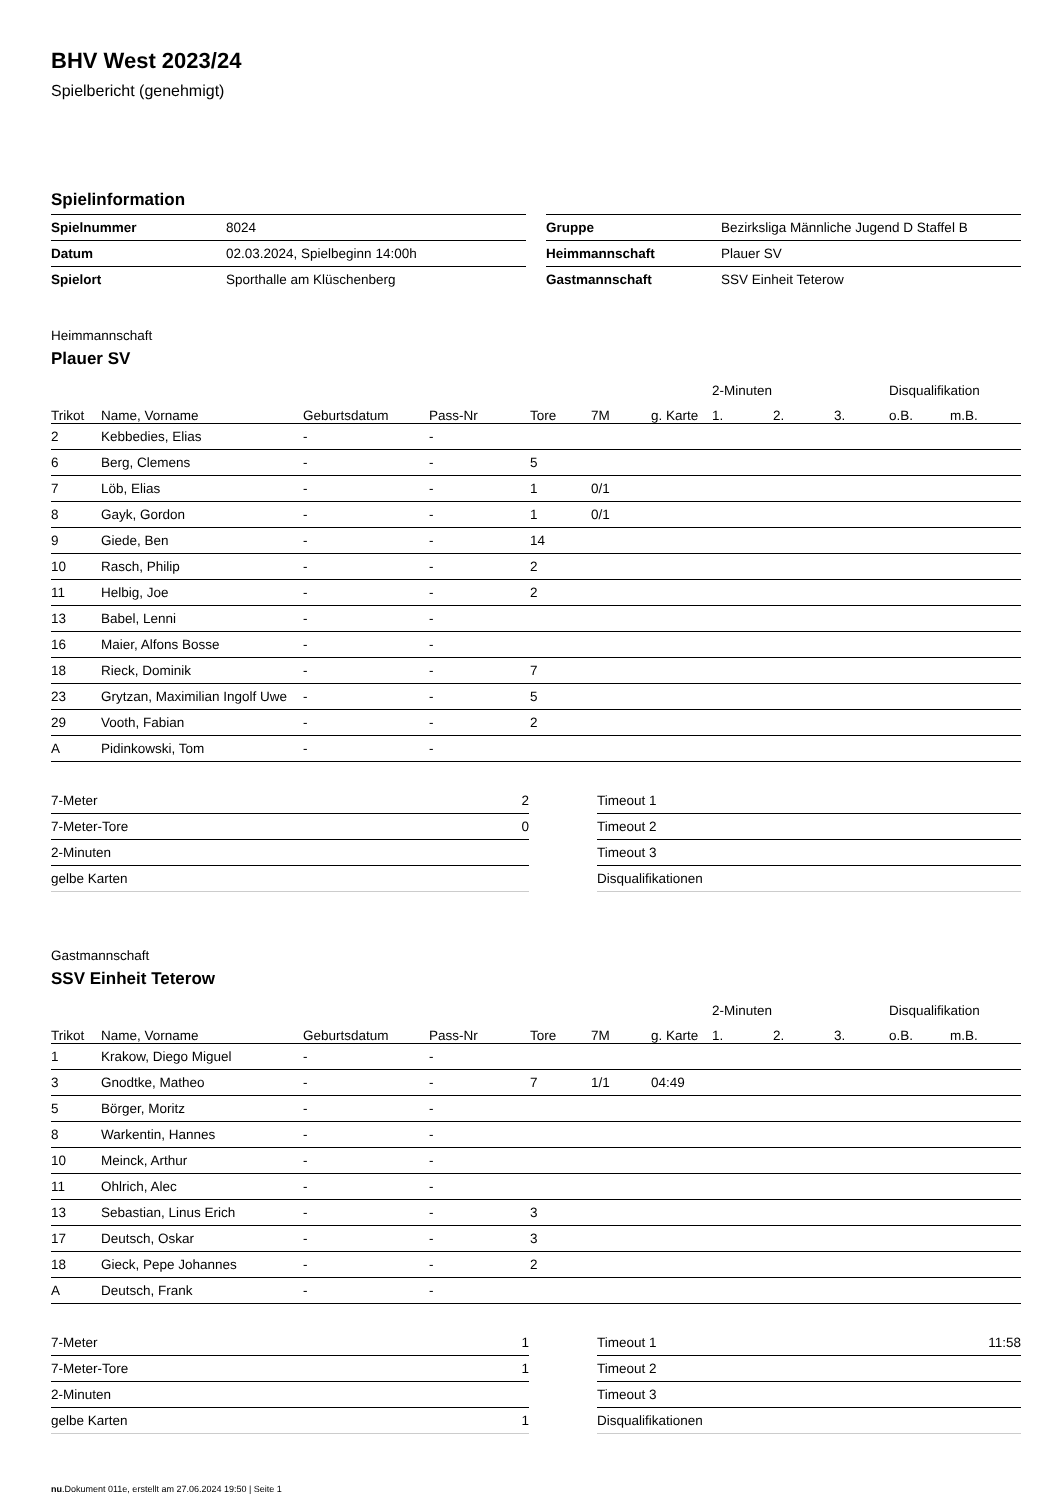BHV West 2023/24
Spielbericht (genehmigt)
Spielinformation
| Spielnummer | 8024 |
| Datum | 02.03.2024, Spielbeginn 14:00h |
| Spielort | Sporthalle am Klüschenberg |
| Gruppe | Bezirksliga Männliche Jugend D Staffel B |
| Heimmannschaft | Plauer SV |
| Gastmannschaft | SSV Einheit Teterow |
Heimmannschaft
Plauer SV
| | | | | | | | 2-Minuten | | | Disqualifikation | |
| --- | --- | --- | --- | --- | --- | --- | --- | --- | --- | --- | --- |
| Trikot | Name, Vorname | Geburtsdatum | Pass-Nr | Tore | 7M | g. Karte | 1. | 2. | 3. | o.B. | m.B. |
| 2 | Kebbedies, Elias | - | - | | | | | | | | |
| 6 | Berg, Clemens | - | - | 5 | | | | | | | |
| 7 | Löb, Elias | - | - | 1 | 0/1 | | | | | | |
| 8 | Gayk, Gordon | - | - | 1 | 0/1 | | | | | | |
| 9 | Giede, Ben | - | - | 14 | | | | | | | |
| 10 | Rasch, Philip | - | - | 2 | | | | | | | |
| 11 | Helbig, Joe | - | - | 2 | | | | | | | |
| 13 | Babel, Lenni | - | - | | | | | | | | |
| 16 | Maier, Alfons Bosse | - | - | | | | | | | | |
| 18 | Rieck, Dominik | - | - | 7 | | | | | | | |
| 23 | Grytzan, Maximilian Ingolf Uwe | - | - | 5 | | | | | | | |
| 29 | Vooth, Fabian | - | - | 2 | | | | | | | |
| A | Pidinkowski, Tom | - | - | | | | | | | | |
| 7-Meter | 2 |
| 7-Meter-Tore | 0 |
| 2-Minuten | |
| gelbe Karten | |
| Timeout 1 | |
| Timeout 2 | |
| Timeout 3 | |
| Disqualifikationen | |
Gastmannschaft
SSV Einheit Teterow
| | | | | | | | 2-Minuten | | | Disqualifikation | |
| --- | --- | --- | --- | --- | --- | --- | --- | --- | --- | --- | --- |
| Trikot | Name, Vorname | Geburtsdatum | Pass-Nr | Tore | 7M | g. Karte | 1. | 2. | 3. | o.B. | m.B. |
| 1 | Krakow, Diego Miguel | - | - | | | | | | | | |
| 3 | Gnodtke, Matheo | - | - | 7 | 1/1 | 04:49 | | | | | |
| 5 | Börger, Moritz | - | - | | | | | | | | |
| 8 | Warkentin, Hannes | - | - | | | | | | | | |
| 10 | Meinck, Arthur | - | - | | | | | | | | |
| 11 | Ohlrich, Alec | - | - | | | | | | | | |
| 13 | Sebastian, Linus Erich | - | - | 3 | | | | | | | |
| 17 | Deutsch, Oskar | - | - | 3 | | | | | | | |
| 18 | Gieck, Pepe Johannes | - | - | 2 | | | | | | | |
| A | Deutsch, Frank | - | - | | | | | | | | |
| 7-Meter | 1 |
| 7-Meter-Tore | 1 |
| 2-Minuten | |
| gelbe Karten | 1 |
| Timeout 1 | 11:58 |
| Timeout 2 | |
| Timeout 3 | |
| Disqualifikationen | |
nu.Dokument 011e, erstellt am 27.06.2024 19:50 | Seite 1